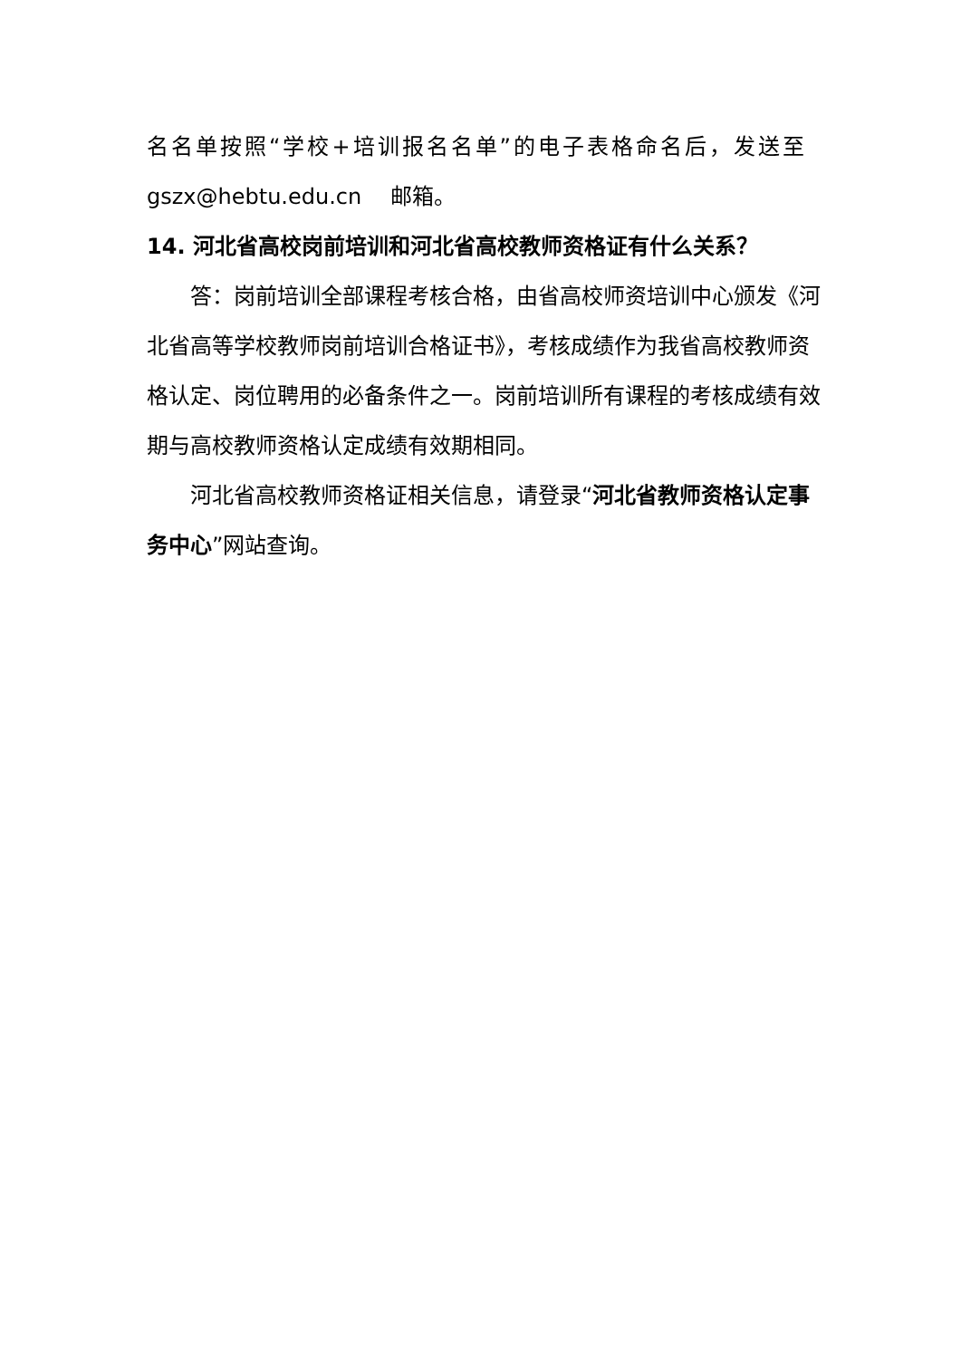名名单按照“学校+培训报名名单”的电子表格命名后，发送至
gszx@hebtu.edu.cn　 邮箱。
14. 河北省高校岗前培训和河北省高校教师资格证有什么关系？
答：岗前培训全部课程考核合格，由省高校师资培训中心颁发《河北省高等学校教师岗前培训合格证书》，考核成绩作为我省高校教师资格认定、岗位聘用的必备条件之一。岗前培训所有课程的考核成绩有效期与高校教师资格认定成绩有效期相同。
河北省高校教师资格证相关信息，请登录“河北省教师资格认定事务中心”网站查询。